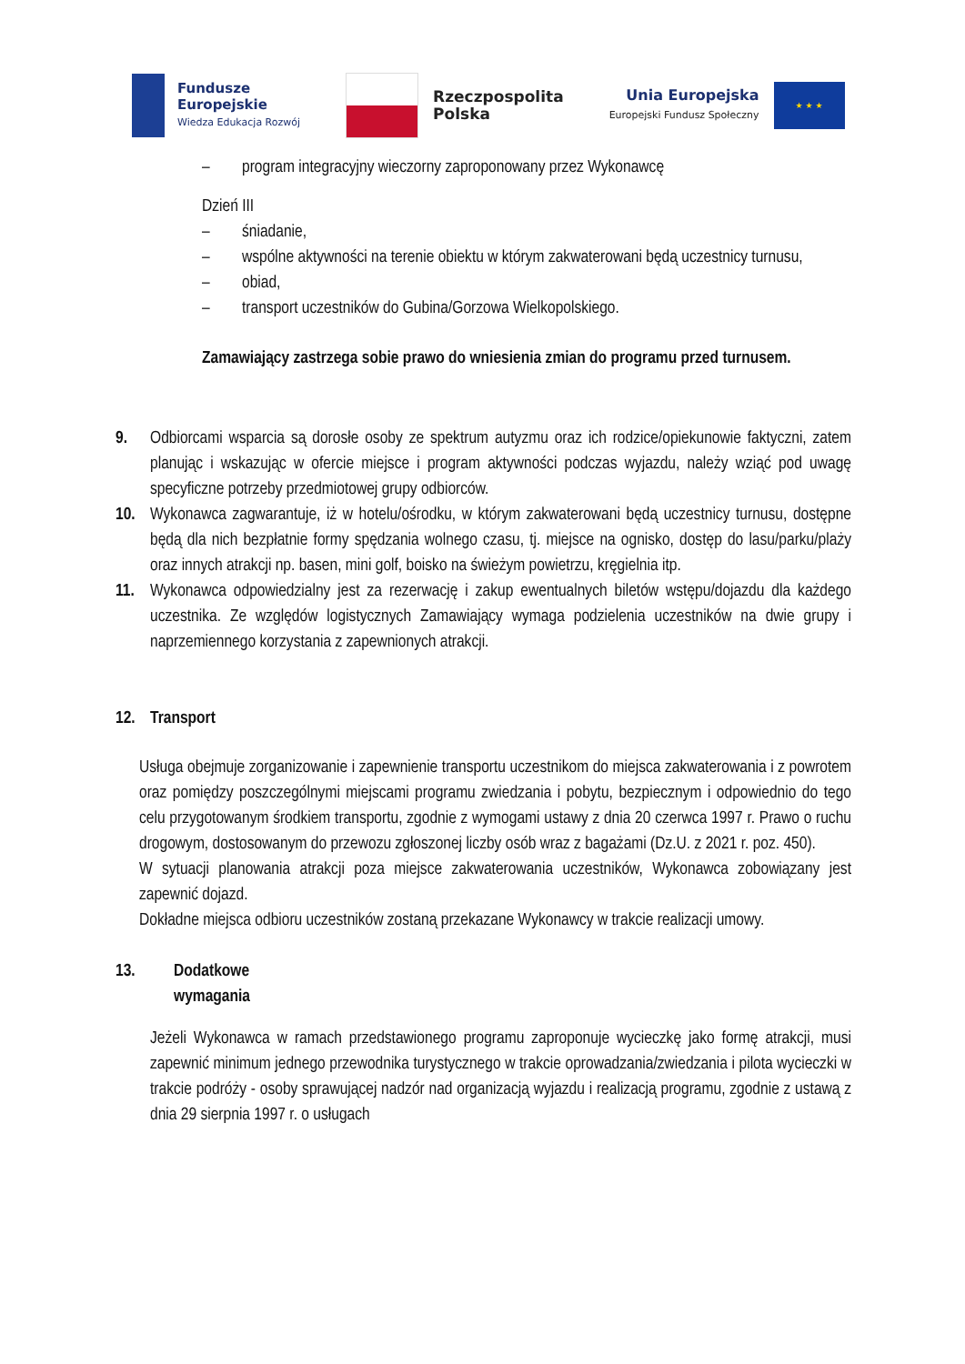Fundusze
Europejskie
Wiedza Edukacja Rozwój
Rzeczpospolita
Polska
Unia Europejska
Europejski Fundusz Społeczny
★ ★ ★
– program integracyjny wieczorny zaproponowany przez Wykonawcę
Dzień III
– śniadanie,
– wspólne aktywności na terenie obiektu w którym zakwaterowani będą uczestnicy turnusu,
– obiad,
– transport uczestników do Gubina/Gorzowa Wielkopolskiego.
Zamawiający zastrzega sobie prawo do wniesienia zmian do programu przed turnusem.
9. Odbiorcami wsparcia są dorosłe osoby ze spektrum autyzmu oraz ich rodzice/opiekunowie faktyczni, zatem planując i wskazując w ofercie miejsce i program aktywności podczas wyjazdu, należy wziąć pod uwagę specyficzne potrzeby przedmiotowej grupy odbiorców.
10. Wykonawca zagwarantuje, iż w hotelu/ośrodku, w którym zakwaterowani będą uczestnicy turnusu, dostępne będą dla nich bezpłatnie formy spędzania wolnego czasu, tj. miejsce na ognisko, dostęp do lasu/parku/plaży oraz innych atrakcji np. basen, mini golf, boisko na świeżym powietrzu, kręgielnia itp.
11. Wykonawca odpowiedzialny jest za rezerwację i zakup ewentualnych biletów wstępu/dojazdu dla każdego uczestnika. Ze względów logistycznych Zamawiający wymaga podzielenia uczestników na dwie grupy i naprzemiennego korzystania z zapewnionych atrakcji.
12. Transport
Usługa obejmuje zorganizowanie i zapewnienie transportu uczestnikom do miejsca zakwaterowania i z powrotem oraz pomiędzy poszczególnymi miejscami programu zwiedzania i pobytu, bezpiecznym i odpowiednio do tego celu przygotowanym środkiem transportu, zgodnie z wymogami ustawy z dnia 20 czerwca 1997 r. Prawo o ruchu drogowym, dostosowanym do przewozu zgłoszonej liczby osób wraz z bagażami (Dz.U. z 2021 r. poz. 450).
W sytuacji planowania atrakcji poza miejsce zakwaterowania uczestników, Wykonawca zobowiązany jest zapewnić dojazd.
Dokładne miejsca odbioru uczestników zostaną przekazane Wykonawcy w trakcie realizacji umowy.
13. Dodatkowe wymagania
Jeżeli Wykonawca w ramach przedstawionego programu zaproponuje wycieczkę jako formę atrakcji, musi zapewnić minimum jednego przewodnika turystycznego w trakcie oprowadzania/zwiedzania i pilota wycieczki w trakcie podróży - osoby sprawującej nadzór nad organizacją wyjazdu i realizacją programu, zgodnie z ustawą z dnia 29 sierpnia 1997 r. o usługach